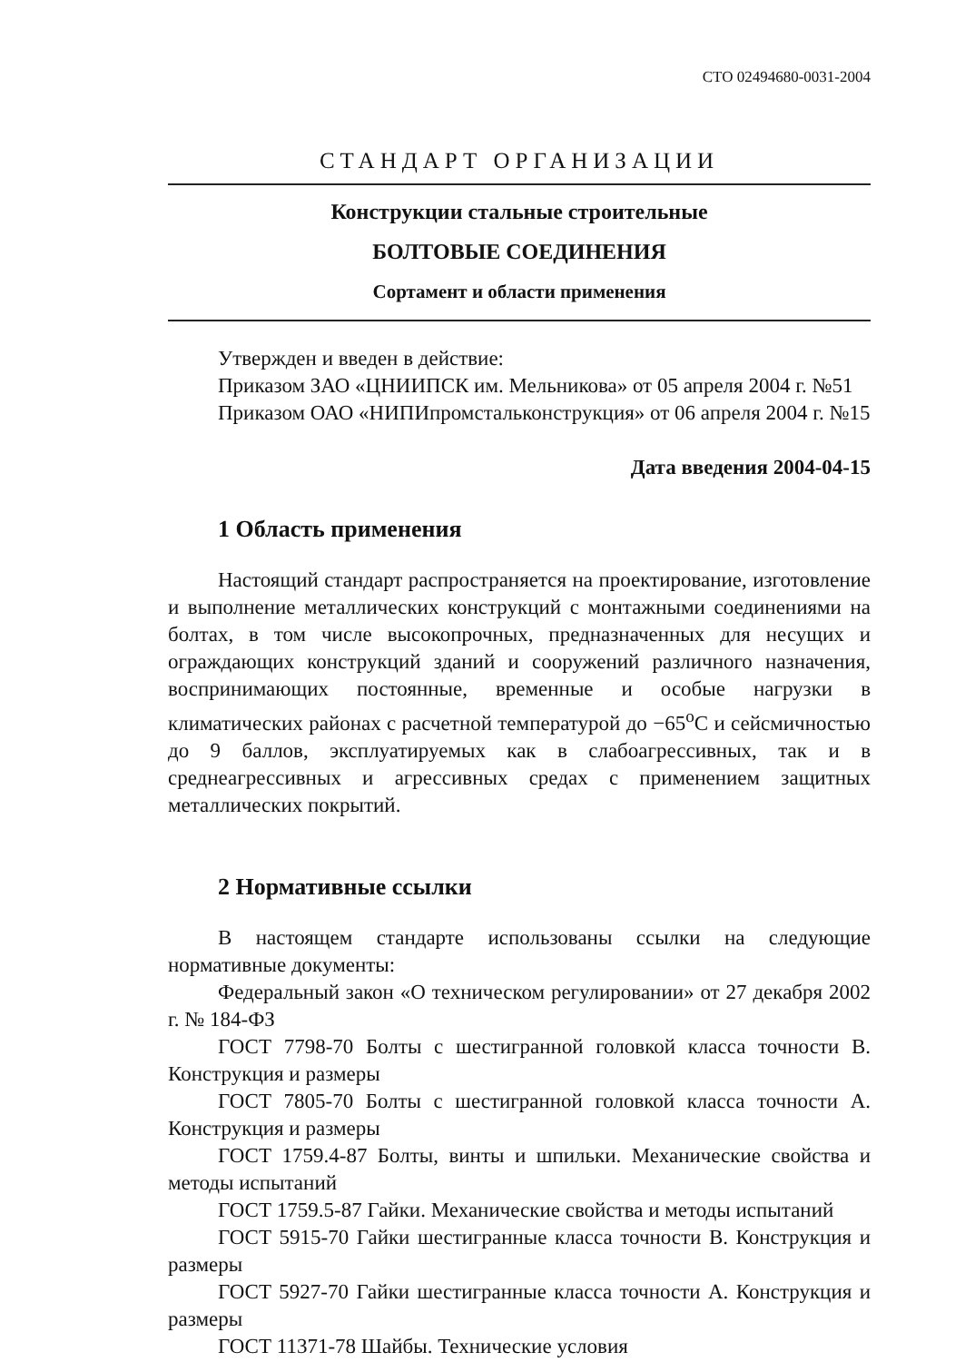СТО 02494680-0031-2004
СТАНДАРТ ОРГАНИЗАЦИИ
Конструкции стальные строительные
БОЛТОВЫЕ СОЕДИНЕНИЯ
Сортамент и области применения
Утвержден и введен в действие:
Приказом ЗАО «ЦНИИПСК им. Мельникова» от 05 апреля 2004 г. №51
Приказом ОАО «НИПИпромстальконструкция» от 06 апреля 2004 г. №15
Дата введения 2004-04-15
1 Область применения
Настоящий стандарт распространяется на проектирование, изготовление и выполнение металлических конструкций с монтажными соединениями на болтах, в том числе высокопрочных, предназначенных для несущих и ограждающих конструкций зданий и сооружений различного назначения, воспринимающих постоянные, временные и особые нагрузки в климатических районах с расчетной температурой до −65<sup>о</sup>С и сейсмичностью до 9 баллов, эксплуатируемых как в слабоагрессивных, так и в среднеагрессивных и агрессивных средах с применением защитных металлических покрытий.
2 Нормативные ссылки
В настоящем стандарте использованы ссылки на следующие нормативные документы:
Федеральный закон «О техническом регулировании» от 27 декабря 2002 г. № 184-ФЗ
ГОСТ 7798-70 Болты с шестигранной головкой класса точности В. Конструкция и размеры
ГОСТ 7805-70 Болты с шестигранной головкой класса точности А. Конструкция и размеры
ГОСТ 1759.4-87 Болты, винты и шпильки. Механические свойства и методы испытаний
ГОСТ 1759.5-87 Гайки. Механические свойства и методы испытаний
ГОСТ 5915-70 Гайки шестигранные класса точности В. Конструкция и размеры
ГОСТ 5927-70 Гайки шестигранные класса точности А. Конструкция и размеры
ГОСТ 11371-78 Шайбы. Технические условия